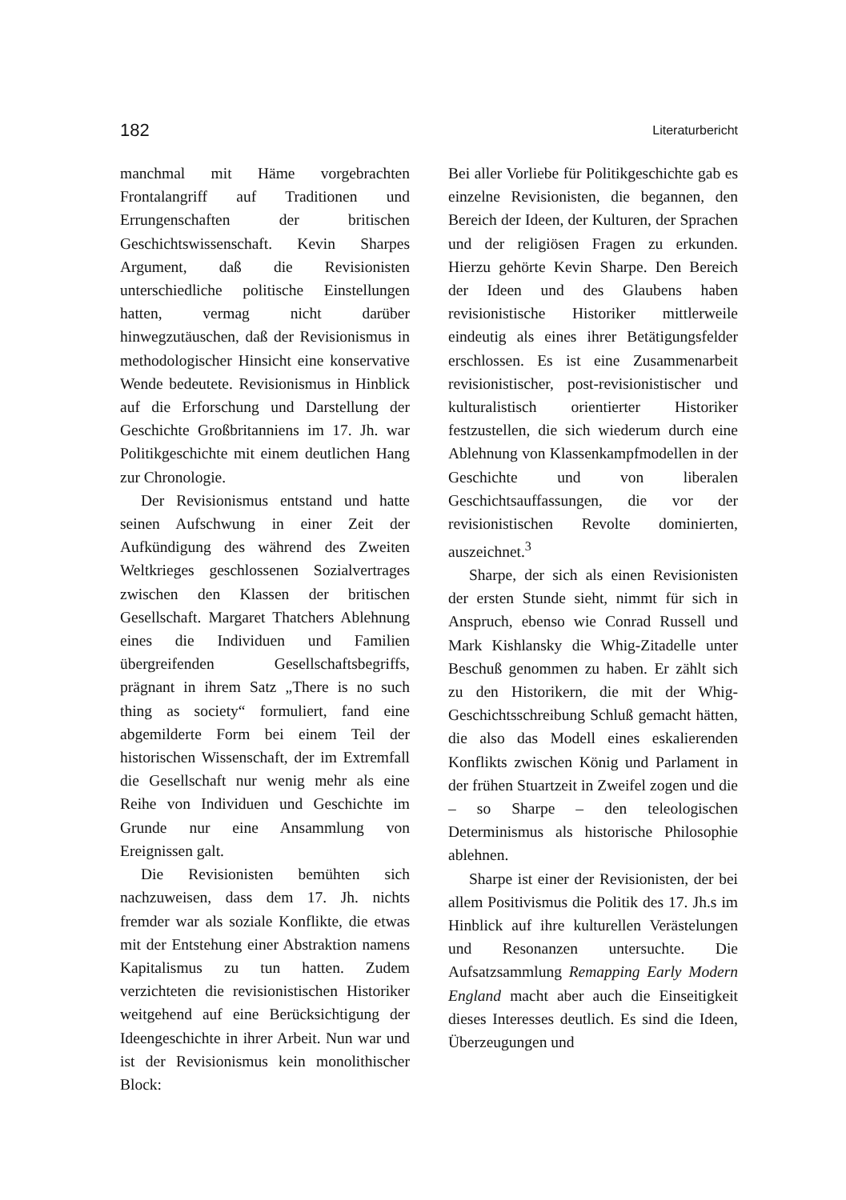182 Literaturbericht
manchmal mit Häme vorgebrachten Frontalangriff auf Traditionen und Errungenschaften der britischen Geschichtswissenschaft. Kevin Sharpes Argument, daß die Revisionisten unterschiedliche politische Einstellungen hatten, vermag nicht darüber hinwegzutäuschen, daß der Revisionismus in methodologischer Hinsicht eine konservative Wende bedeutete. Revisionismus in Hinblick auf die Erforschung und Darstellung der Geschichte Großbritanniens im 17. Jh. war Politikgeschichte mit einem deutlichen Hang zur Chronologie.
Der Revisionismus entstand und hatte seinen Aufschwung in einer Zeit der Aufkündigung des während des Zweiten Weltkrieges geschlossenen Sozialvertrages zwischen den Klassen der britischen Gesellschaft. Margaret Thatchers Ablehnung eines die Individuen und Familien übergreifenden Gesellschaftsbegriffs, prägnant in ihrem Satz „There is no such thing as society“ formuliert, fand eine abgemilderte Form bei einem Teil der historischen Wissenschaft, der im Extremfall die Gesellschaft nur wenig mehr als eine Reihe von Individuen und Geschichte im Grunde nur eine Ansammlung von Ereignissen galt.
Die Revisionisten bemühten sich nachzuweisen, dass dem 17. Jh. nichts fremder war als soziale Konflikte, die etwas mit der Entstehung einer Abstraktion namens Kapitalismus zu tun hatten. Zudem verzichteten die revisionistischen Historiker weitgehend auf eine Berücksichtigung der Ideengeschichte in ihrer Arbeit. Nun war und ist der Revisionismus kein monolithischer Block:
Bei aller Vorliebe für Politikgeschichte gab es einzelne Revisionisten, die begannen, den Bereich der Ideen, der Kulturen, der Sprachen und der religiösen Fragen zu erkunden. Hierzu gehörte Kevin Sharpe. Den Bereich der Ideen und des Glaubens haben revisionistische Historiker mittlerweile eindeutig als eines ihrer Betätigungsfelder erschlossen. Es ist eine Zusammenarbeit revisionistischer, post-revisionistischer und kulturalistisch orientierter Historiker festzustellen, die sich wiederum durch eine Ablehnung von Klassenkampfmodellen in der Geschichte und von liberalen Geschichtsauffassungen, die vor der revisionistischen Revolte dominierten, auszeichnet.<sup>3</sup>
Sharpe, der sich als einen Revisionisten der ersten Stunde sieht, nimmt für sich in Anspruch, ebenso wie Conrad Russell und Mark Kishlansky die Whig-Zitadelle unter Beschuß genommen zu haben. Er zählt sich zu den Historikern, die mit der Whig-Geschichtsschreibung Schluß gemacht hätten, die also das Modell eines eskalierenden Konflikts zwischen König und Parlament in der frühen Stuartzeit in Zweifel zogen und die – so Sharpe – den teleologischen Determinismus als historische Philosophie ablehnen.
Sharpe ist einer der Revisionisten, der bei allem Positivismus die Politik des 17. Jh.s im Hinblick auf ihre kulturellen Verästelungen und Resonanzen untersuchte. Die Aufsatzsammlung Remapping Early Modern England macht aber auch die Einseitigkeit dieses Interesses deutlich. Es sind die Ideen, Überzeugungen und